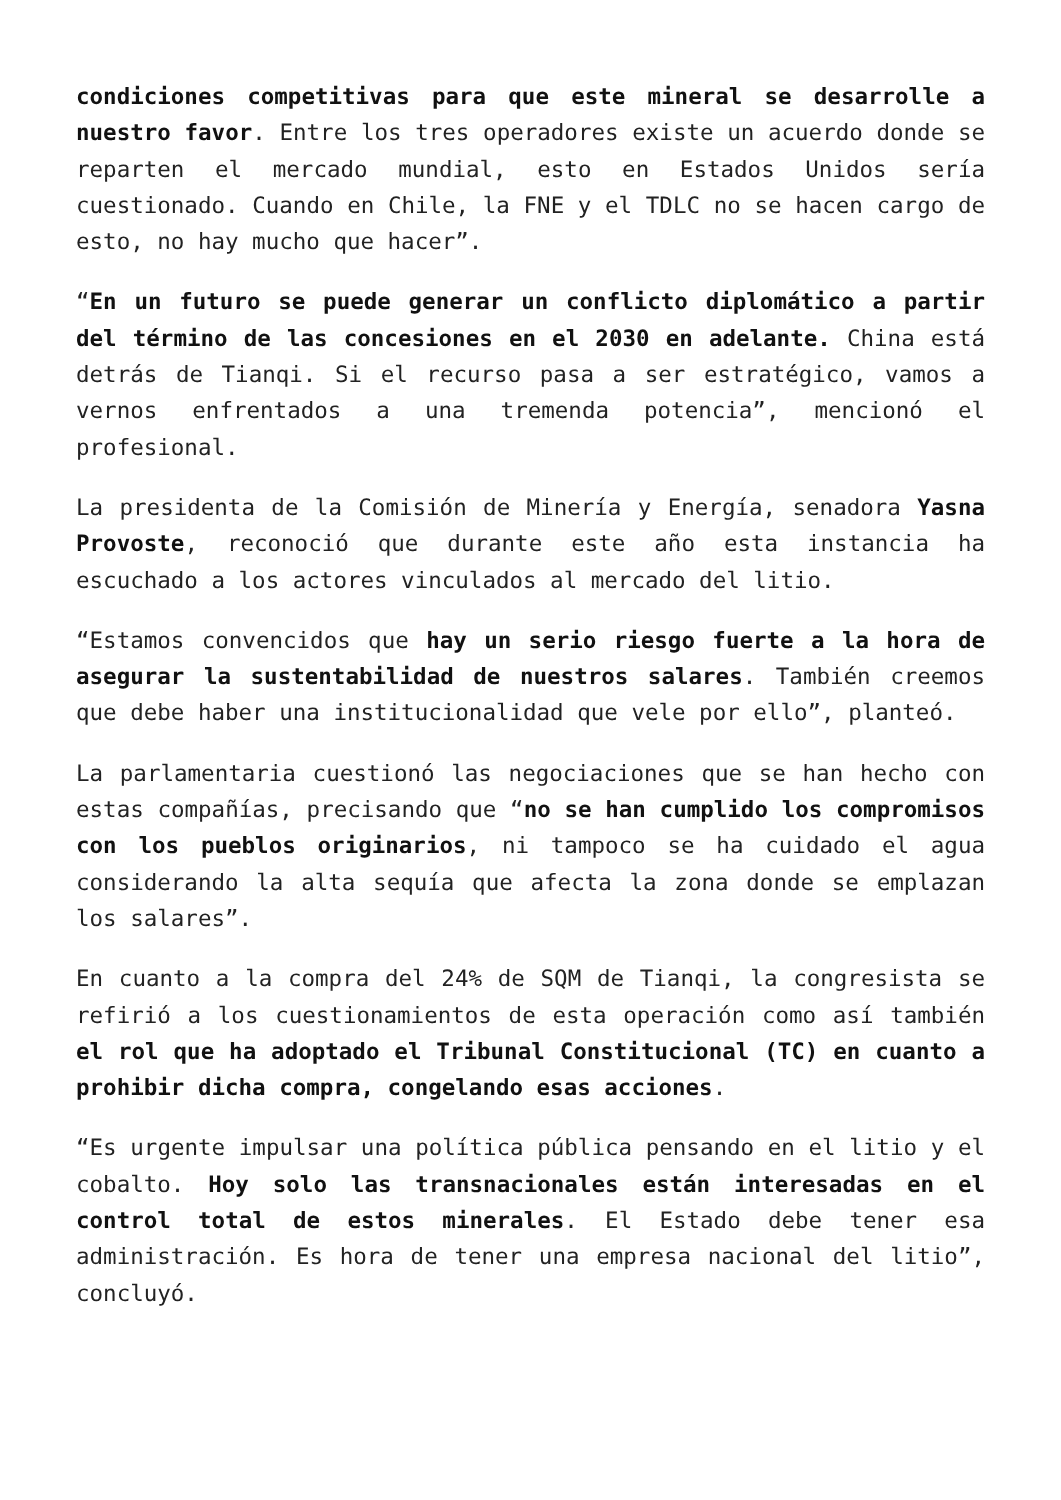condiciones competitivas para que este mineral se desarrolle a nuestro favor. Entre los tres operadores existe un acuerdo donde se reparten el mercado mundial, esto en Estados Unidos sería cuestionado. Cuando en Chile, la FNE y el TDLC no se hacen cargo de esto, no hay mucho que hacer”.
“En un futuro se puede generar un conflicto diplomático a partir del término de las concesiones en el 2030 en adelante. China está detrás de Tianqi. Si el recurso pasa a ser estratégico, vamos a vernos enfrentados a una tremenda potencia”, mencionó el profesional.
La presidenta de la Comisión de Minería y Energía, senadora Yasna Provoste, reconoció que durante este año esta instancia ha escuchado a los actores vinculados al mercado del litio.
“Estamos convencidos que hay un serio riesgo fuerte a la hora de asegurar la sustentabilidad de nuestros salares. También creemos que debe haber una institucionalidad que vele por ello”, planteó.
La parlamentaria cuestionó las negociaciones que se han hecho con estas compañías, precisando que “no se han cumplido los compromisos con los pueblos originarios, ni tampoco se ha cuidado el agua considerando la alta sequía que afecta la zona donde se emplazan los salares”.
En cuanto a la compra del 24% de SQM de Tianqi, la congresista se refirió a los cuestionamientos de esta operación como así también el rol que ha adoptado el Tribunal Constitucional (TC) en cuanto a prohibir dicha compra, congelando esas acciones.
“Es urgente impulsar una política pública pensando en el litio y el cobalto. Hoy solo las transnacionales están interesadas en el control total de estos minerales. El Estado debe tener esa administración. Es hora de tener una empresa nacional del litio”, concluyó.